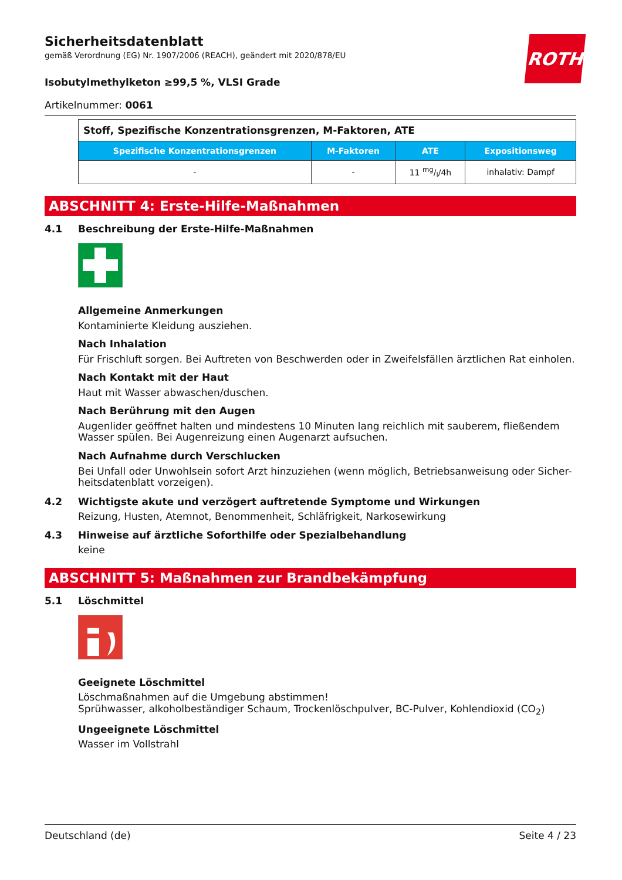ROTH
Sicherheitsdatenblatt
gemäß Verordnung (EG) Nr. 1907/2006 (REACH), geändert mit 2020/878/EU
Isobutylmethylketon ≥99,5 %, VLSI Grade
Artikelnummer: 0061
| Stoff, Spezifische Konzentrationsgrenzen, M-Faktoren, ATE | | | |
| --- | --- | --- | --- |
| Spezifische Konzentrationsgrenzen | M-Faktoren | ATE | Expositionsweg |
| - | - | 11 mg/l/4h | inhalativ: Dampf |
ABSCHNITT 4: Erste-Hilfe-Maßnahmen
4.1 Beschreibung der Erste-Hilfe-Maßnahmen
Allgemeine Anmerkungen
Kontaminierte Kleidung ausziehen.
Nach Inhalation
Für Frischluft sorgen. Bei Auftreten von Beschwerden oder in Zweifelsfällen ärztlichen Rat einholen.
Nach Kontakt mit der Haut
Haut mit Wasser abwaschen/duschen.
Nach Berührung mit den Augen
Augenlider geöffnet halten und mindestens 10 Minuten lang reichlich mit sauberem, fließendem Wasser spülen. Bei Augenreizung einen Augenarzt aufsuchen.
Nach Aufnahme durch Verschlucken
Bei Unfall oder Unwohlsein sofort Arzt hinzuziehen (wenn möglich, Betriebsanweisung oder Sicher-heitsdatenblatt vorzeigen).
4.2 Wichtigste akute und verzögert auftretende Symptome und Wirkungen
Reizung, Husten, Atemnot, Benommenheit, Schläfrigkeit, Narkosewirkung
4.3 Hinweise auf ärztliche Soforthilfe oder Spezialbehandlung
keine
ABSCHNITT 5: Maßnahmen zur Brandbekämpfung
5.1 Löschmittel
Geeignete Löschmittel
Löschmaßnahmen auf die Umgebung abstimmen!
Sprühwasser, alkoholbeständiger Schaum, Trockenlöschpulver, BC-Pulver, Kohlendioxid (CO<sub>2</sub>)
Ungeeignete Löschmittel
Wasser im Vollstrahl
Deutschland (de) Seite 4 / 23